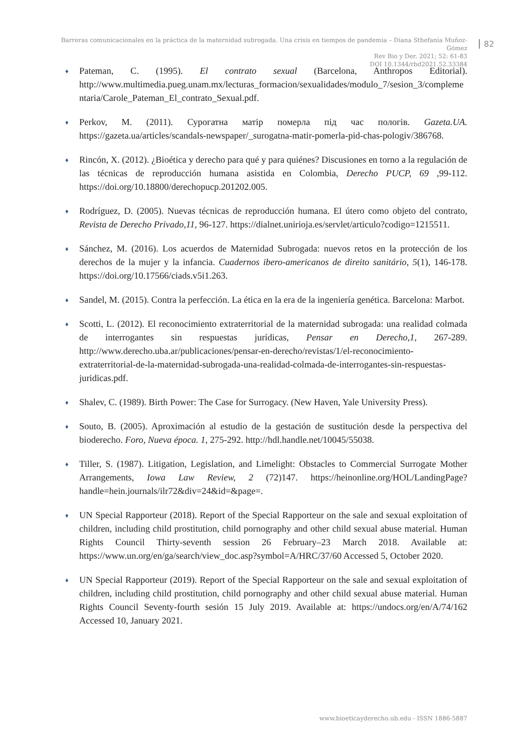Barreras comunicacionales en la práctica de la maternidad subrogada. Una crisis en tiempos de pandemia – Diana Sthefanía Muñoz-Gómez
Rev Bio y Der. 2021; 52: 61-83
DOI 10.1344/rbd2021.52.33384
82
♦
Pateman, C. (1995). El contrato sexual (Barcelona, Anthropos Editorial). http://www.multimedia.pueg.unam.mx/lecturas_formacion/sexualidades/modulo_7/sesion_3/complementaria/Carole_Pateman_El_contrato_Sexual.pdf.
♦
Perkov, M. (2011). Сурогатна матір померла під час пологів. Gazeta.UA. https://gazeta.ua/articles/scandals-newspaper/_surogatna-matir-pomerla-pid-chas-pologiv/386768.
♦
Rincón, X. (2012). ¿Bioética y derecho para qué y para quiénes? Discusiones en torno a la regulación de las técnicas de reproducción humana asistida en Colombia, Derecho PUCP, 69 ,99-112. https://doi.org/10.18800/derechopucp.201202.005.
♦
Rodríguez, D. (2005). Nuevas técnicas de reproducción humana. El útero como objeto del contrato, Revista de Derecho Privado,11, 96-127. https://dialnet.unirioja.es/servlet/articulo?codigo=1215511.
♦
Sánchez, M. (2016). Los acuerdos de Maternidad Subrogada: nuevos retos en la protección de los derechos de la mujer y la infancia. Cuadernos ibero-americanos de direito sanitário, 5(1), 146-178. https://doi.org/10.17566/ciads.v5i1.263.
♦
Sandel, M. (2015). Contra la perfección. La ética en la era de la ingeniería genética. Barcelona: Marbot.
♦
Scotti, L. (2012). El reconocimiento extraterritorial de la maternidad subrogada: una realidad colmada de interrogantes sin respuestas jurídicas, Pensar en Derecho,1, 267-289. http://www.derecho.uba.ar/publicaciones/pensar-en-derecho/revistas/1/el-reconocimiento-extraterritorial-de-la-maternidad-subrogada-una-realidad-colmada-de-interrogantes-sin-respuestas-juridicas.pdf.
♦
Shalev, C. (1989). Birth Power: The Case for Surrogacy. (New Haven, Yale University Press).
♦
Souto, B. (2005). Aproximación al estudio de la gestación de sustitución desde la perspectiva del bioderecho. Foro, Nueva época. 1, 275-292. http://hdl.handle.net/10045/55038.
♦
Tiller, S. (1987). Litigation, Legislation, and Limelight: Obstacles to Commercial Surrogate Mother Arrangements, Iowa Law Review, 2 (72)147. https://heinonline.org/HOL/LandingPage?handle=hein.journals/ilr72&div=24&id=&page=.
♦
UN Special Rapporteur (2018). Report of the Special Rapporteur on the sale and sexual exploitation of children, including child prostitution, child pornography and other child sexual abuse material. Human Rights Council Thirty-seventh session 26 February–23 March 2018. Available at: https://www.un.org/en/ga/search/view_doc.asp?symbol=A/HRC/37/60 Accessed 5, October 2020.
♦
UN Special Rapporteur (2019). Report of the Special Rapporteur on the sale and sexual exploitation of children, including child prostitution, child pornography and other child sexual abuse material. Human Rights Council Seventy-fourth sesión 15 July 2019. Available at: https://undocs.org/en/A/74/162 Accessed 10, January 2021.
www.bioeticayderecho.ub.edu - ISSN 1886-5887